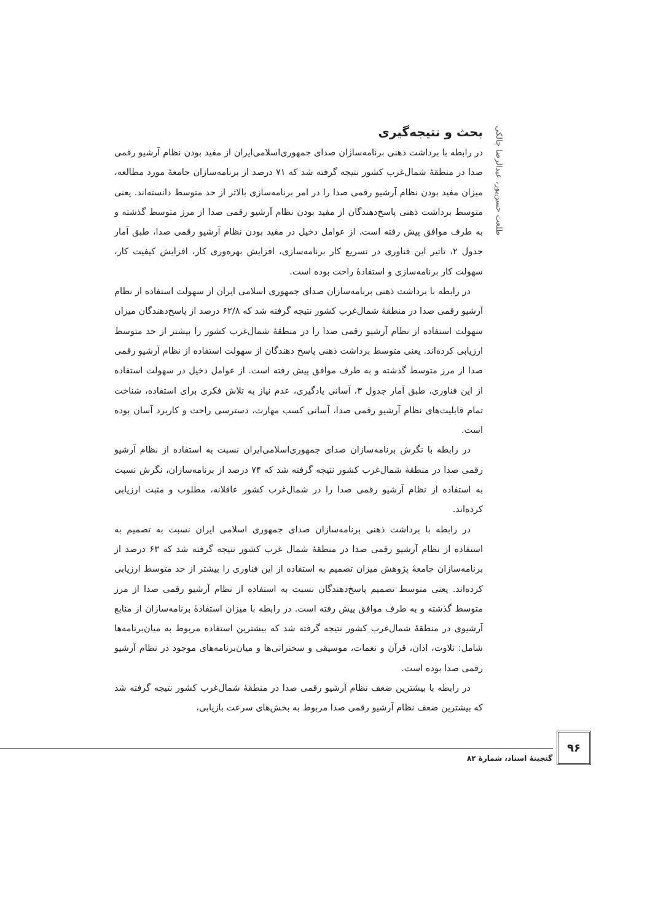طلعت حسن‌پور، عبدالرضا چالکی
بحث و نتیجه‌گیری
در رابطه با برداشت ذهنی برنامه‌سازان صدای جمهوری‌اسلامی‌ایران از مفید بودن نظام آرشیو رقمی صدا در منطقهٔ شمال‌غرب کشور نتیجه گرفته شد که ۷۱ درصد از برنامه‌سازان جامعهٔ مورد مطالعه، میزان مفید بودن نظام آرشیو رقمی صدا را در امر برنامه‌سازی بالاتر از حد متوسط دانسته‌اند. یعنی متوسط برداشت ذهنی پاسخ‌دهندگان از مفید بودن نظام آرشیو رقمی صدا از مرز متوسط گذشته و به طرف موافق پیش رفته است. از عوامل دخیل در مفید بودن نظام آرشیو رقمی صدا، طبق آمار جدول ۲، تاثیر این فناوری در تسریع کار برنامه‌سازی، افزایش بهره‌وری کار، افزایش کیفیت کار، سهولت کار برنامه‌سازی و استفادهٔ راحت بوده است.
در رابطه با برداشت ذهنی برنامه‌سازان صدای جمهوری اسلامی ایران از سهولت استفاده از نظام آرشیو رقمی صدا در منطقهٔ شمال‌غرب کشور نتیجه گرفته شد که ۶۲/۸ درصد از پاسخ‌دهندگان میزان سهولت استفاده از نظام آرشیو رقمی صدا را در منطقهٔ شمال‌غرب کشور را بیشتر از حد متوسط ارزیابی کرده‌اند. یعنی متوسط برداشت ذهنی پاسخ دهندگان از سهولت استفاده از نظام آرشیو رقمی صدا از مرز متوسط گذشته و به طرف موافق پیش رفته است. از عوامل دخیل در سهولت استفاده از این فناوری، طبق آمار جدول ۳، آسانی یادگیری، عدم نیاز به تلاش فکری برای استفاده، شناخت تمام قابلیت‌های نظام آرشیو رقمی صدا، آسانی کسب مهارت، دسترسی راحت و کاربرد آسان بوده است.
در رابطه با نگرش برنامه‌سازان صدای جمهوری‌اسلامی‌ایران نسبت به استفاده از نظام آرشیو رقمی صدا در منطقهٔ شمال‌غرب کشور نتیجه گرفته شد که ۷۴ درصد از برنامه‌سازان، نگرش نسبت به استفاده از نظام آرشیو رقمی صدا را در شمال‌غرب کشور عاقلانه، مطلوب و مثبت ارزیابی کرده‌اند.
در رابطه با برداشت ذهنی برنامه‌سازان صدای جمهوری اسلامی ایران نسبت به تصمیم به استفاده از نظام آرشیو رقمی صدا در منطقهٔ شمال غرب کشور نتیجه گرفته شد که ۶۳ درصد از برنامه‌سازان جامعهٔ پژوهش میزان تصمیم به استفاده از این فناوری را بیشتر از حد متوسط ارزیابی کرده‌اند. یعنی متوسط تصمیم پاسخ‌دهندگان نسبت به استفاده از نظام آرشیو رقمی صدا از مرز متوسط گذشته و به طرف موافق پیش رفته است. در رابطه با میزان استفادهٔ برنامه‌سازان از منابع آرشیوی در منطقهٔ شمال‌غرب کشور نتیجه گرفته شد که بیشترین استفاده مربوط به میان‌برنامه‌ها شامل: تلاوت، اذان، قرآن و نغمات، موسیقی و سخنرانی‌ها و میان‌برنامه‌های موجود در نظام آرشیو رقمی صدا بوده است.
در رابطه با بیشترین ضعف نظام آرشیو رقمی صدا در منطقهٔ شمال‌غرب کشور نتیجه گرفته شد که بیشترین ضعف نظام آرشیو رقمی صدا مربوط به بخش‌های سرعت بازیابی،
۹۶
گنجینهٔ اسناد، شمارهٔ ۸۲